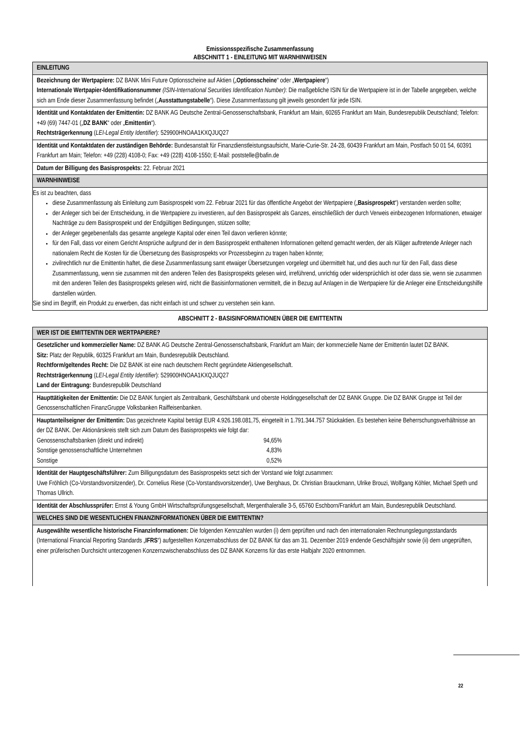Emissionsspezifische Zusammenfassung
ABSCHNITT 1 - EINLEITUNG MIT WARNHINWEISEN
| EINLEITUNG |
| Bezeichnung der Wertpapiere: DZ BANK Mini Future Optionsscheine auf Aktien („ Optionsscheine “ oder „ Wertpapiere “) Internationale Wertpapier-Identifikationsnummer (ISIN-International Securities Identification Number) : Die maßgebliche ISIN für die Wertpapiere ist in der Tabelle angegeben, welche sich am Ende dieser Zusammenfassung befindet („ Ausstattungstabelle “). Diese Zusammenfassung gilt jeweils gesondert für jede ISIN. |
| Identität und Kontaktdaten der Emittentin: DZ BANK AG Deutsche Zentral-Genossenschaftsbank, Frankfurt am Main, 60265 Frankfurt am Main, Bundesrepublik Deutschland; Telefon: +49 (69) 7447-01 („ DZ BANK “ oder „ Emittentin “). Rechtsträgerkennung ( LEI-Legal Entity Identifier ): 529900HNOAA1KXQJUQ27 |
| Identität und Kontaktdaten der zuständigen Behörde: Bundesanstalt für Finanzdienstleistungsaufsicht, Marie-Curie-Str. 24-28, 60439 Frankfurt am Main, Postfach 50 01 54, 60391 Frankfurt am Main; Telefon: +49 (228) 4108-0; Fax: +49 (228) 4108-1550; E-Mail: poststelle@bafin.de |
| Datum der Billigung des Basisprospekts: 22. Februar 2021 |
| WARNHINWEISE |
| Es ist zu beachten, dass diese Zusammenfassung als Einleitung zum Basisprospekt vom 22. Februar 2021 für das öffentliche Angebot der Wertpapiere („ Basisprospekt “) verstanden werden sollte; der Anleger sich bei der Entscheidung, in die Wertpapiere zu investieren, auf den Basisprospekt als Ganzes, einschließlich der durch Verweis einbezogenen Informationen, etwaiger Nachträge zu dem Basisprospekt und der Endgültigen Bedingungen, stützen sollte; der Anleger gegebenenfalls das gesamte angelegte Kapital oder einen Teil davon verlieren könnte; für den Fall, dass vor einem Gericht Ansprüche aufgrund der in dem Basisprospekt enthaltenen Informationen geltend gemacht werden, der als Kläger auftretende Anleger nach nationalem Recht die Kosten für die Übersetzung des Basisprospekts vor Prozessbeginn zu tragen haben könnte; zivilrechtlich nur die Emittentin haftet, die diese Zusammenfassung samt etwaiger Übersetzungen vorgelegt und übermittelt hat, und dies auch nur für den Fall, dass diese Zusammenfassung, wenn sie zusammen mit den anderen Teilen des Basisprospekts gelesen wird, irreführend, unrichtig oder widersprüchlich ist oder dass sie, wenn sie zusammen mit den anderen Teilen des Basisprospekts gelesen wird, nicht die Basisinformationen vermittelt, die in Bezug auf Anlagen in die Wertpapiere für die Anleger eine Entscheidungshilfe darstellen würden. Sie sind im Begriff, ein Produkt zu erwerben, das nicht einfach ist und schwer zu verstehen sein kann. |
ABSCHNITT 2 - BASISINFORMATIONEN ÜBER DIE EMITTENTIN
| WER IST DIE EMITTENTIN DER WERTPAPIERE? |
| Gesetzlicher und kommerzieller Name: DZ BANK AG Deutsche Zentral-Genossenschaftsbank, Frankfurt am Main; der kommerzielle Name der Emittentin lautet DZ BANK. Sitz: Platz der Republik, 60325 Frankfurt am Main, Bundesrepublik Deutschland. Rechtform/geltendes Recht: Die DZ BANK ist eine nach deutschem Recht gegründete Aktiengesellschaft. Rechtsträgerkennung ( LEI-Legal Entity Identifier ): 529900HNOAA1KXQJUQ27 Land der Eintragung: Bundesrepublik Deutschland |
| Haupttätigkeiten der Emittentin: Die DZ BANK fungiert als Zentralbank, Geschäftsbank und oberste Holdinggesellschaft der DZ BANK Gruppe. Die DZ BANK Gruppe ist Teil der Genossenschaftlichen FinanzGruppe Volksbanken Raiffeisenbanken. |
| Hauptanteilseigner der Emittentin: Das gezeichnete Kapital beträgt EUR 4.926.198.081,75, eingeteilt in 1.791.344.757 Stückaktien. Es bestehen keine Beherrschungsverhältnisse an der DZ BANK. Der Aktionärskreis stellt sich zum Datum des Basisprospekts wie folgt dar: / Genossenschaftsbanken (direkt und indirekt) / 94,65% / / Sonstige genossenschaftliche Unternehmen / 4,83% / / Sonstige / 0,52% / |
| Identität der Hauptgeschäftsführer: Zum Billigungsdatum des Basisprospekts setzt sich der Vorstand wie folgt zusammen: Uwe Fröhlich (Co-Vorstandsvorsitzender), Dr. Cornelius Riese (Co-Vorstandsvorsitzender), Uwe Berghaus, Dr. Christian Brauckmann, Ulrike Brouzi, Wolfgang Köhler, Michael Speth und Thomas Ullrich. |
| Identität der Abschlussprüfer: Ernst & Young GmbH Wirtschaftsprüfungsgesellschaft, Mergenthaleralle 3-5, 65760 Eschborn/Frankfurt am Main, Bundesrepublik Deutschland. |
| WELCHES SIND DIE WESENTLICHEN FINANZINFORMATIONEN ÜBER DIE EMITTENTIN? |
| Ausgewählte wesentliche historische Finanzinformationen: Die folgenden Kennzahlen wurden (i) dem geprüften und nach den internationalen Rechnungslegungsstandards (International Financial Reporting Standards „ IFRS “) aufgestellten Konzernabschluss der DZ BANK für das am 31. Dezember 2019 endende Geschäftsjahr sowie (ii) dem ungeprüften, einer prüferischen Durchsicht unterzogenen Konzernzwischenabschluss des DZ BANK Konzerns für das erste Halbjahr 2020 entnommen. |
22